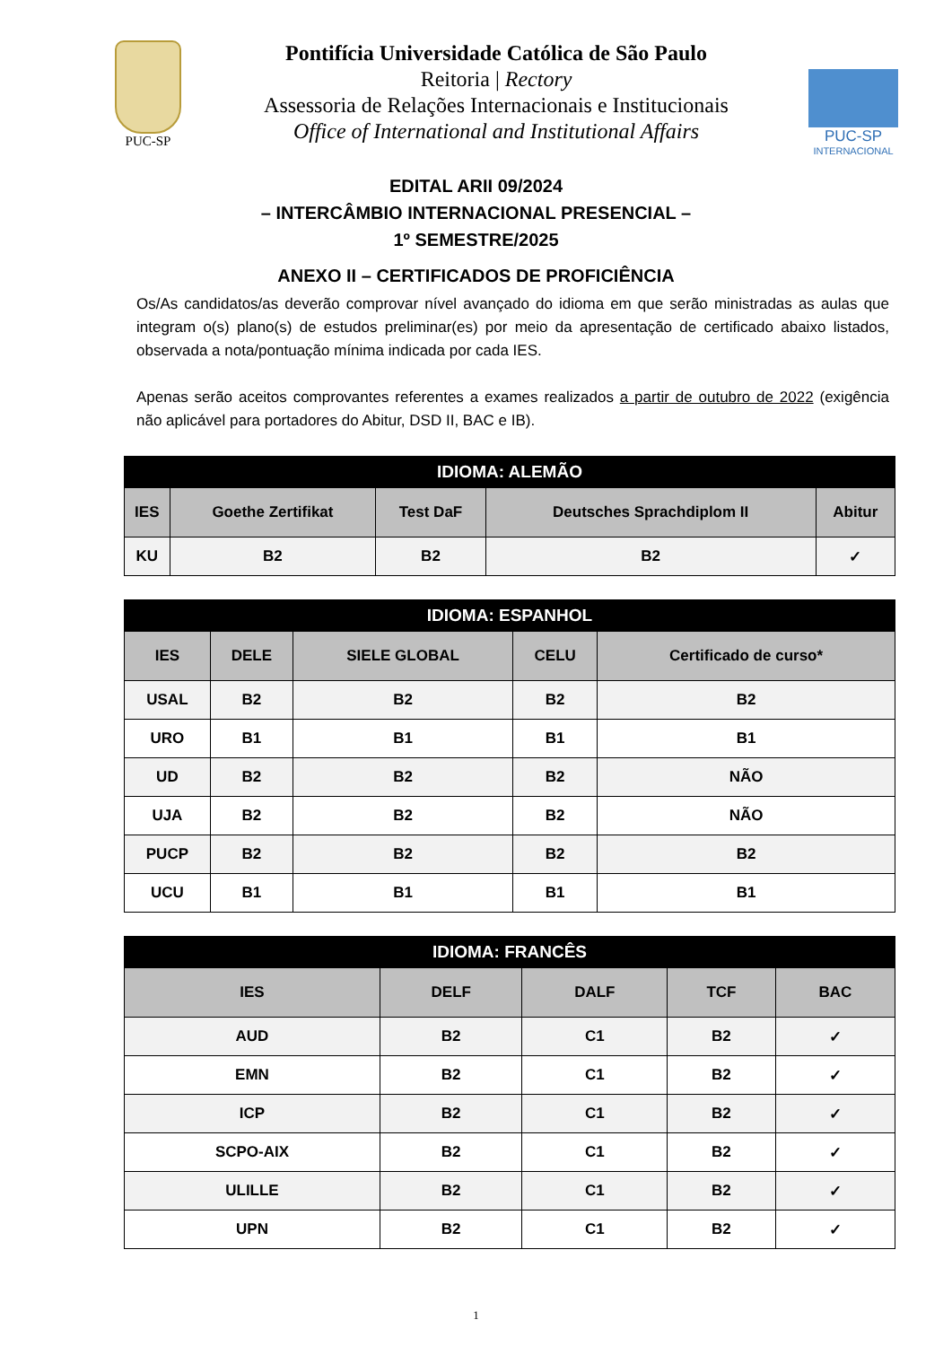PUC-SP
Pontifícia Universidade Católica de São Paulo
Reitoria | Rectory
Assessoria de Relações Internacionais e Institucionais
Office of International and Institutional Affairs
PUC-SP
INTERNACIONAL
EDITAL ARII 09/2024
– INTERCÂMBIO INTERNACIONAL PRESENCIAL –
1º SEMESTRE/2025
ANEXO II – CERTIFICADOS DE PROFICIÊNCIA
Os/As candidatos/as deverão comprovar nível avançado do idioma em que serão ministradas as aulas que integram o(s) plano(s) de estudos preliminar(es) por meio da apresentação de certificado abaixo listados, observada a nota/pontuação mínima indicada por cada IES.
Apenas serão aceitos comprovantes referentes a exames realizados a partir de outubro de 2022 (exigência não aplicável para portadores do Abitur, DSD II, BAC e IB).
| IDIOMA: ALEMÃO | | | | |
| --- | --- | --- | --- | --- |
| IES | Goethe Zertifikat | Test DaF | Deutsches Sprachdiplom II | Abitur |
| KU | B2 | B2 | B2 | ✓ |
| IDIOMA: ESPANHOL | | | | |
| --- | --- | --- | --- | --- |
| IES | DELE | SIELE GLOBAL | CELU | Certificado de curso* |
| USAL | B2 | B2 | B2 | B2 |
| URO | B1 | B1 | B1 | B1 |
| UD | B2 | B2 | B2 | NÃO |
| UJA | B2 | B2 | B2 | NÃO |
| PUCP | B2 | B2 | B2 | B2 |
| UCU | B1 | B1 | B1 | B1 |
| IDIOMA: FRANCÊS | | | | |
| --- | --- | --- | --- | --- |
| IES | DELF | DALF | TCF | BAC |
| AUD | B2 | C1 | B2 | ✓ |
| EMN | B2 | C1 | B2 | ✓ |
| ICP | B2 | C1 | B2 | ✓ |
| SCPO-AIX | B2 | C1 | B2 | ✓ |
| ULILLE | B2 | C1 | B2 | ✓ |
| UPN | B2 | C1 | B2 | ✓ |
1